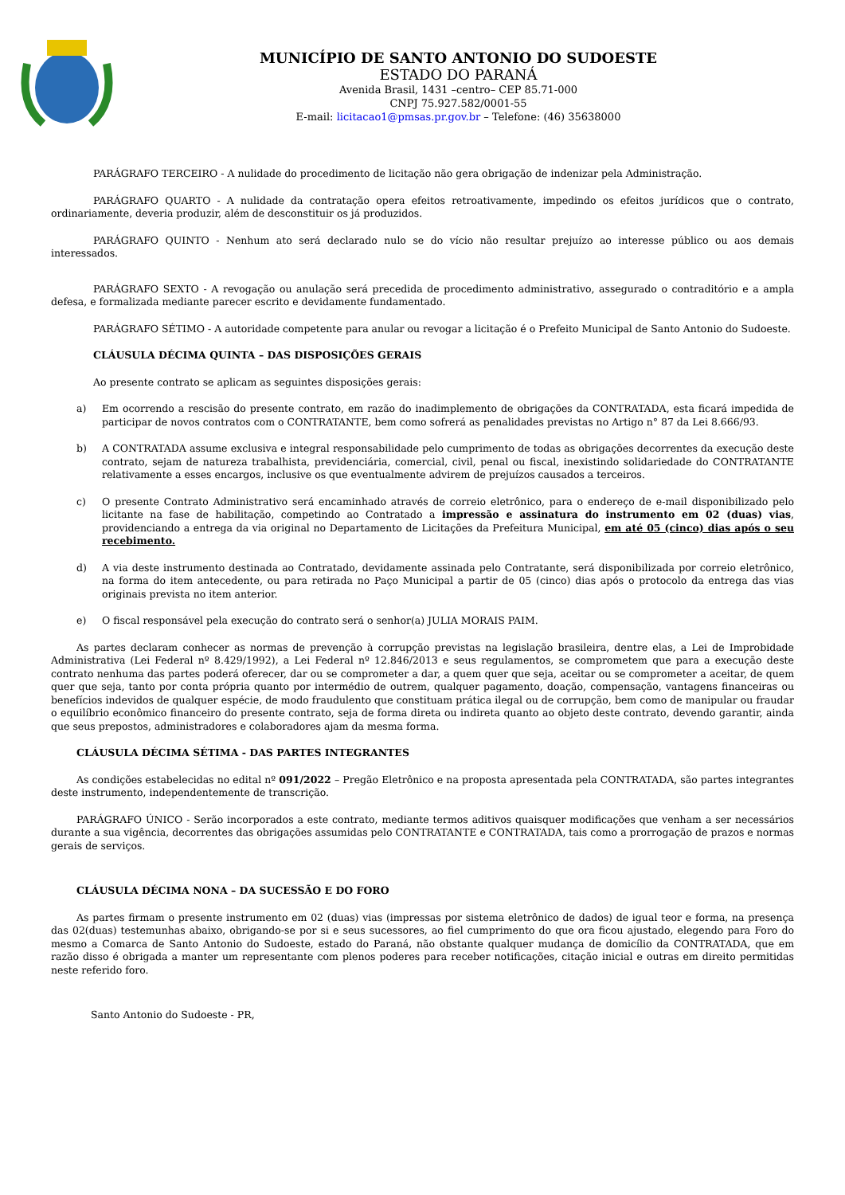MUNICÍPIO DE SANTO ANTONIO DO SUDOESTE
ESTADO DO PARANÁ
Avenida Brasil, 1431 –centro– CEP 85.71-000
CNPJ 75.927.582/0001-55
E-mail: licitacao1@pmsas.pr.gov.br – Telefone: (46) 35638000
PARÁGRAFO TERCEIRO - A nulidade do procedimento de licitação não gera obrigação de indenizar pela Administração.
PARÁGRAFO QUARTO - A nulidade da contratação opera efeitos retroativamente, impedindo os efeitos jurídicos que o contrato, ordinariamente, deveria produzir, além de desconstituir os já produzidos.
PARÁGRAFO QUINTO - Nenhum ato será declarado nulo se do vício não resultar prejuízo ao interesse público ou aos demais interessados.
PARÁGRAFO SEXTO - A revogação ou anulação será precedida de procedimento administrativo, assegurado o contraditório e a ampla defesa, e formalizada mediante parecer escrito e devidamente fundamentado.
PARÁGRAFO SÉTIMO - A autoridade competente para anular ou revogar a licitação é o Prefeito Municipal de Santo Antonio do Sudoeste.
CLÁUSULA DÉCIMA QUINTA – DAS DISPOSIÇÕES GERAIS
Ao presente contrato se aplicam as seguintes disposições gerais:
a) Em ocorrendo a rescisão do presente contrato, em razão do inadimplemento de obrigações da CONTRATADA, esta ficará impedida de participar de novos contratos com o CONTRATANTE, bem como sofrerá as penalidades previstas no Artigo n° 87 da Lei 8.666/93.
b) A CONTRATADA assume exclusiva e integral responsabilidade pelo cumprimento de todas as obrigações decorrentes da execução deste contrato, sejam de natureza trabalhista, previdenciária, comercial, civil, penal ou fiscal, inexistindo solidariedade do CONTRATANTE relativamente a esses encargos, inclusive os que eventualmente advirem de prejuízos causados a terceiros.
c) O presente Contrato Administrativo será encaminhado através de correio eletrônico, para o endereço de e-mail disponibilizado pelo licitante na fase de habilitação, competindo ao Contratado a impressão e assinatura do instrumento em 02 (duas) vias, providenciando a entrega da via original no Departamento de Licitações da Prefeitura Municipal, em até 05 (cinco) dias após o seu recebimento.
d) A via deste instrumento destinada ao Contratado, devidamente assinada pelo Contratante, será disponibilizada por correio eletrônico, na forma do item antecedente, ou para retirada no Paço Municipal a partir de 05 (cinco) dias após o protocolo da entrega das vias originais prevista no item anterior.
e) O fiscal responsável pela execução do contrato será o senhor(a) JULIA MORAIS PAIM.
As partes declaram conhecer as normas de prevenção à corrupção previstas na legislação brasileira, dentre elas, a Lei de Improbidade Administrativa (Lei Federal nº 8.429/1992), a Lei Federal nº 12.846/2013 e seus regulamentos, se comprometem que para a execução deste contrato nenhuma das partes poderá oferecer, dar ou se comprometer a dar, a quem quer que seja, aceitar ou se comprometer a aceitar, de quem quer que seja, tanto por conta própria quanto por intermédio de outrem, qualquer pagamento, doação, compensação, vantagens financeiras ou benefícios indevidos de qualquer espécie, de modo fraudulento que constituam prática ilegal ou de corrupção, bem como de manipular ou fraudar o equilíbrio econômico financeiro do presente contrato, seja de forma direta ou indireta quanto ao objeto deste contrato, devendo garantir, ainda que seus prepostos, administradores e colaboradores ajam da mesma forma.
CLÁUSULA DÉCIMA SÉTIMA - DAS PARTES INTEGRANTES
As condições estabelecidas no edital nº 091/2022 – Pregão Eletrônico e na proposta apresentada pela CONTRATADA, são partes integrantes deste instrumento, independentemente de transcrição.
PARÁGRAFO ÚNICO - Serão incorporados a este contrato, mediante termos aditivos quaisquer modificações que venham a ser necessários durante a sua vigência, decorrentes das obrigações assumidas pelo CONTRATANTE e CONTRATADA, tais como a prorrogação de prazos e normas gerais de serviços.
CLÁUSULA DÉCIMA NONA – DA SUCESSÃO E DO FORO
As partes firmam o presente instrumento em 02 (duas) vias (impressas por sistema eletrônico de dados) de igual teor e forma, na presença das 02(duas) testemunhas abaixo, obrigando-se por si e seus sucessores, ao fiel cumprimento do que ora ficou ajustado, elegendo para Foro do mesmo a Comarca de Santo Antonio do Sudoeste, estado do Paraná, não obstante qualquer mudança de domicílio da CONTRATADA, que em razão disso é obrigada a manter um representante com plenos poderes para receber notificações, citação inicial e outras em direito permitidas neste referido foro.
Santo Antonio do Sudoeste - PR,